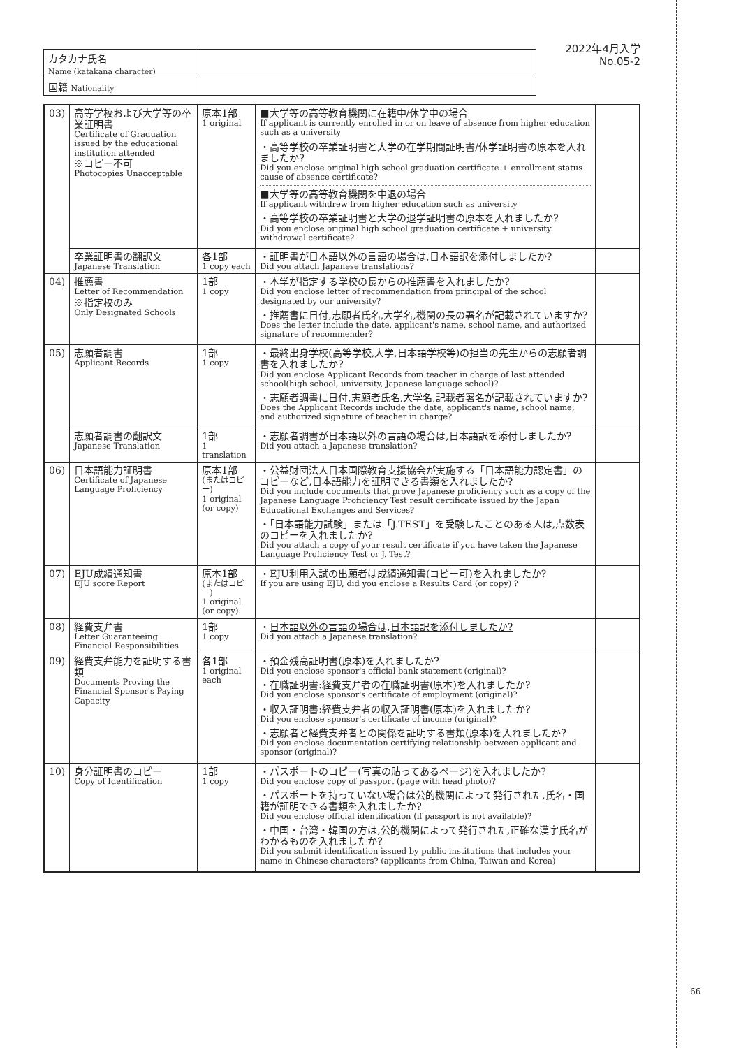| カタカナ氏名 Name (katakana character) | |
| 国籍 Nationality | |
2022年4月入学
No.05-2
| 03) | 高等学校および大学等の卒業証明書 Certificate of Graduation issued by the educational institution attended ※コピー不可 Photocopies Unacceptable | 原本1部 1 original | ■大学等の高等教育機関に在籍中/休学中の場合 If applicant is currently enrolled in or on leave of absence from higher education such as a university ・高等学校の卒業証明書と大学の在学期間証明書/休学証明書の原本を入れましたか? Did you enclose original high school graduation certificate + enrollment status cause of absence certificate? ■大学等の高等教育機関を中退の場合 If applicant withdrew from higher education such as university ・高等学校の卒業証明書と大学の退学証明書の原本を入れましたか? Did you enclose original high school graduation certificate + university withdrawal certificate? | |
| | 卒業証明書の翻訳文 Japanese Translation | 各1部 1 copy each | ・証明書が日本語以外の言語の場合は,日本語訳を添付しましたか? Did you attach Japanese translations? | |
| 04) | 推薦書 Letter of Recommendation ※指定校のみ Only Designated Schools | 1部 1 copy | ・本学が指定する学校の長からの推薦書を入れましたか? Did you enclose letter of recommendation from principal of the school designated by our university? ・推薦書に日付,志願者氏名,大学名,機関の長の署名が記載されていますか? Does the letter include the date, applicant's name, school name, and authorized signature of recommender? | |
| 05) | 志願者調書 Applicant Records | 1部 1 copy | ・最終出身学校(高等学校,大学,日本語学校等)の担当の先生からの志願者調書を入れましたか? Did you enclose Applicant Records from teacher in charge of last attended school(high school, university, Japanese language school)? ・志願者調書に日付,志願者氏名,大学名,記載者署名が記載されていますか? Does the Applicant Records include the date, applicant's name, school name, and authorized signature of teacher in charge? | |
| | 志願者調書の翻訳文 Japanese Translation | 1部 1 translation | ・志願者調書が日本語以外の言語の場合は,日本語訳を添付しましたか? Did you attach a Japanese translation? | |
| 06) | 日本語能力証明書 Certificate of Japanese Language Proficiency | 原本1部 (またはコピー) 1 original (or copy) | ・公益財団法人日本国際教育支援協会が実施する「日本語能力認定書」のコピーなど,日本語能力を証明できる書類を入れましたか? Did you include documents that prove Japanese proficiency such as a copy of the Japanese Language Proficiency Test result certificate issued by the Japan Educational Exchanges and Services? ・「日本語能力試験」または「J.TEST」を受験したことのある人は,点数表のコピーを入れましたか? Did you attach a copy of your result certificate if you have taken the Japanese Language Proficiency Test or J. Test? | |
| 07) | EJU成績通知書 EJU score Report | 原本1部 (またはコピー) 1 original (or copy) | ・EJU利用入試の出願者は成績通知書(コピー可)を入れましたか? If you are using EJU, did you enclose a Results Card (or copy) ? | |
| 08) | 経費支弁書 Letter Guaranteeing Financial Responsibilities | 1部 1 copy | ・ 日本語以外の言語の場合は,日本語訳を添付しましたか? Did you attach a Japanese translation? | |
| 09) | 経費支弁能力を証明する書類 Documents Proving the Financial Sponsor's Paying Capacity | 各1部 1 original each | ・預金残高証明書(原本)を入れましたか? Did you enclose sponsor's official bank statement (original)? ・在職証明書:経費支弁者の在職証明書(原本)を入れましたか? Did you enclose sponsor's certificate of employment (original)? ・収入証明書:経費支弁者の収入証明書(原本)を入れましたか? Did you enclose sponsor's certificate of income (original)? ・志願者と経費支弁者との関係を証明する書類(原本)を入れましたか? Did you enclose documentation certifying relationship between applicant and sponsor (original)? | |
| 10) | 身分証明書のコピー Copy of Identification | 1部 1 copy | ・パスポートのコピー(写真の貼ってあるページ)を入れましたか? Did you enclose copy of passport (page with head photo)? ・パスポートを持っていない場合は公的機関によって発行された,氏名・国籍が証明できる書類を入れましたか? Did you enclose official identification (if passport is not available)? ・中国・台湾・韓国の方は,公的機関によって発行された,正確な漢字氏名がわかるものを入れましたか? Did you submit identification issued by public institutions that includes your name in Chinese characters? (applicants from China, Taiwan and Korea) | |
66